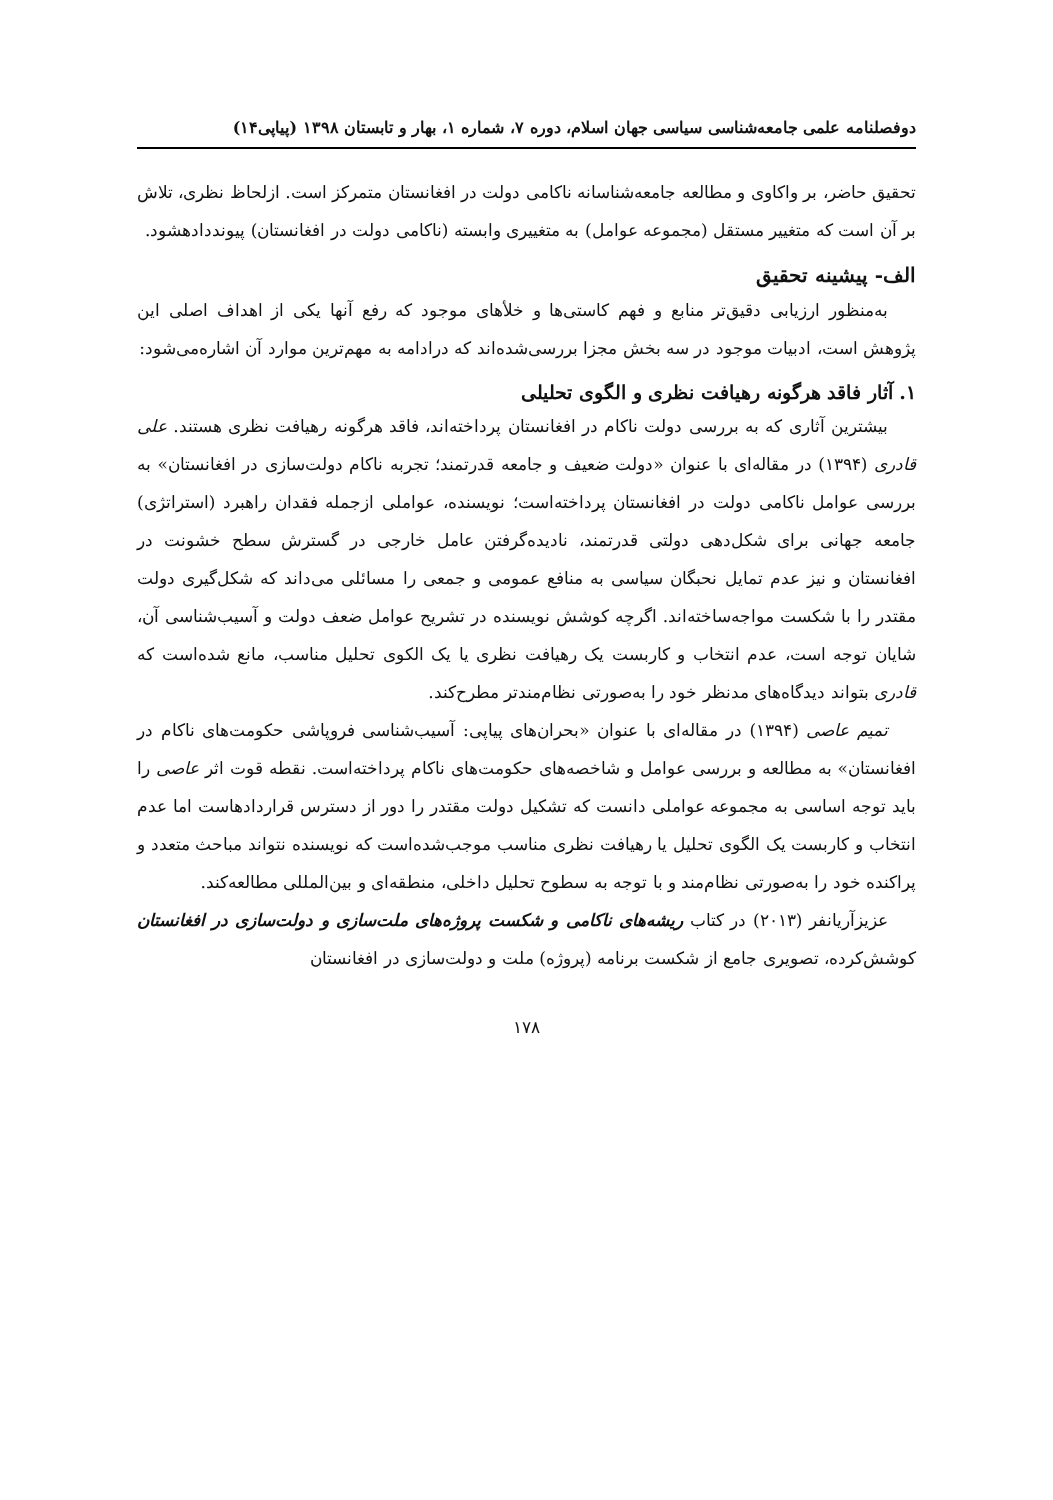دوفصلنامه علمی جامعه‌شناسی سیاسی جهان اسلام، دوره ۷، شماره ۱، بهار و تابستان ۱۳۹۸ (پیاپی۱۴)
تحقیق حاضر، بر واکاوی و مطالعه جامعه‌شناسانه ناکامی دولت در افغانستان متمرکز است. ازلحاظ نظری، تلاش بر آن است که متغییر مستقل (مجموعه عوامل) به متغییری وابسته (ناکامی دولت در افغانستان) پیونددادهشود.
الف- پیشینه تحقیق
به‌منظور ارزیابی دقیق‌تر منابع و فهم کاستی‌ها و خلأهای موجود که رفع آنها یکی از اهداف اصلی این پژوهش است، ادبیات موجود در سه بخش مجزا بررسی‌شده‌اند که درادامه به مهم‌ترین موارد آن اشاره‌می‌شود:
۱. آثار فاقد هرگونه رهیافت نظری و الگوی تحلیلی
بیشترین آثاری که به بررسی دولت ناکام در افغانستان پرداخته‌اند، فاقد هرگونه رهیافت نظری هستند. علی قادری (۱۳۹۴) در مقاله‌ای با عنوان «دولت ضعیف و جامعه قدرتمند؛ تجربه ناکام دولت‌سازی در افغانستان» به بررسی عوامل ناکامی دولت در افغانستان پرداخته‌است؛ نویسنده، عواملی ازجمله فقدان راهبرد (استراتژی) جامعه جهانی برای شکل‌دهی دولتی قدرتمند، نادیده‌گرفتن عامل خارجی در گسترش سطح خشونت در افغانستان و نیز عدم تمایل نحبگان سیاسی به منافع عمومی و جمعی را مسائلی می‌داند که شکل‌گیری دولت مقتدر را با شکست مواجه‌ساخته‌اند. اگرچه کوشش نویسنده در تشریح عوامل ضعف دولت و آسیب‌شناسی آن، شایان توجه است، عدم انتخاب و کاربست یک رهیافت نظری یا یک الکوی تحلیل مناسب، مانع شده‌است که قادری بتواند دیدگاه‌های مدنظر خود را به‌صورتی نظام‌مندتر مطرح‌کند.
تمیم عاصی (۱۳۹۴) در مقاله‌ای با عنوان «بحران‌های پیاپی: آسیب‌شناسی فروپاشی حکومت‌های ناکام در افغانستان» به مطالعه و بررسی عوامل و شاخصه‌های حکومت‌های ناکام پرداخته‌است. نقطه قوت اثر عاصی را باید توجه اساسی به مجموعه عواملی دانست که تشکیل دولت مقتدر را دور از دسترس قراردادهاست اما عدم انتخاب و کاربست یک الگوی تحلیل یا رهیافت نظری مناسب موجب‌شده‌است که نویسنده نتواند مباحث متعدد و پراکنده خود را به‌صورتی نظام‌مند و با توجه به سطوح تحلیل داخلی، منطقه‌ای و بین‌المللی مطالعه‌کند.
عزیزآریانفر (۲۰۱۳) در کتاب ریشه‌های ناکامی و شکست پروژه‌های ملت‌سازی و دولت‌سازی در افغانستان کوشش‌کرده، تصویری جامع از شکست برنامه (پروژه) ملت و دولت‌سازی در افغانستان
۱۷۸